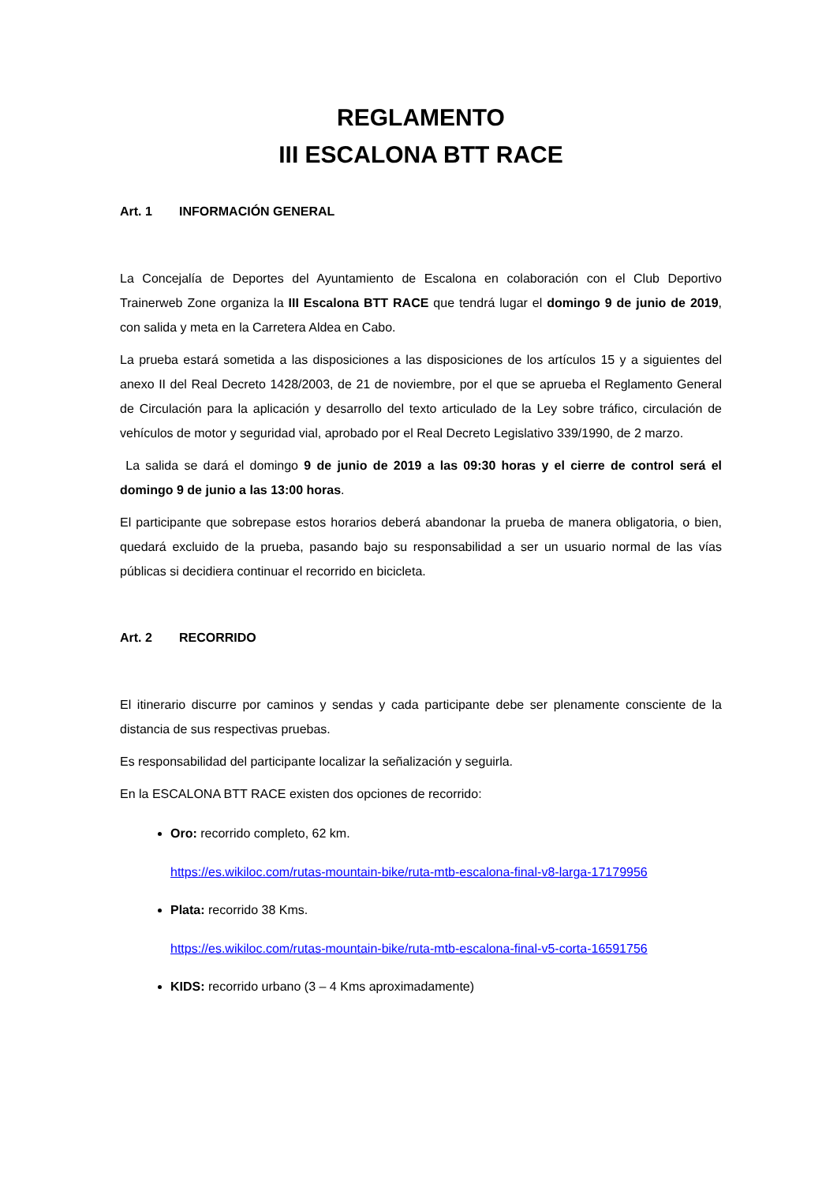REGLAMENTO
III ESCALONA BTT RACE
Art. 1 INFORMACIÓN GENERAL
La Concejalía de Deportes del Ayuntamiento de Escalona en colaboración con el Club Deportivo Trainerweb Zone organiza la III Escalona BTT RACE que tendrá lugar el domingo 9 de junio de 2019, con salida y meta en la Carretera Aldea en Cabo.
La prueba estará sometida a las disposiciones a las disposiciones de los artículos 15 y a siguientes del anexo II del Real Decreto 1428/2003, de 21 de noviembre, por el que se aprueba el Reglamento General de Circulación para la aplicación y desarrollo del texto articulado de la Ley sobre tráfico, circulación de vehículos de motor y seguridad vial, aprobado por el Real Decreto Legislativo 339/1990, de 2 marzo.
La salida se dará el domingo 9 de junio de 2019 a las 09:30 horas y el cierre de control será el domingo 9 de junio a las 13:00 horas.
El participante que sobrepase estos horarios deberá abandonar la prueba de manera obligatoria, o bien, quedará excluido de la prueba, pasando bajo su responsabilidad a ser un usuario normal de las vías públicas si decidiera continuar el recorrido en bicicleta.
Art. 2 RECORRIDO
El itinerario discurre por caminos y sendas y cada participante debe ser plenamente consciente de la distancia de sus respectivas pruebas.
Es responsabilidad del participante localizar la señalización y seguirla.
En la ESCALONA BTT RACE existen dos opciones de recorrido:
Oro: recorrido completo, 62 km.
https://es.wikiloc.com/rutas-mountain-bike/ruta-mtb-escalona-final-v8-larga-17179956
Plata: recorrido 38 Kms.
https://es.wikiloc.com/rutas-mountain-bike/ruta-mtb-escalona-final-v5-corta-16591756
KIDS: recorrido urbano (3 – 4 Kms aproximadamente)